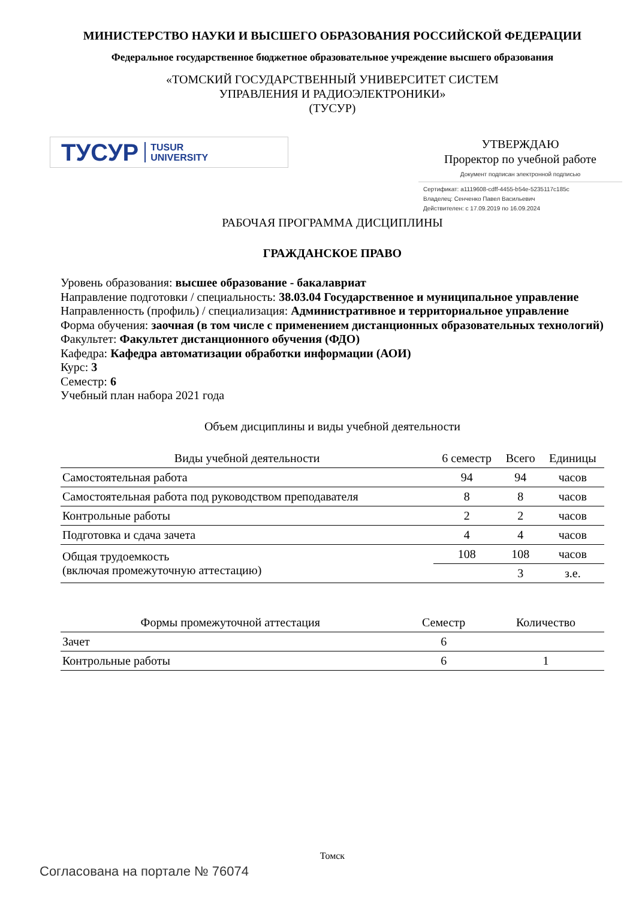МИНИСТЕРСТВО НАУКИ И ВЫСШЕГО ОБРАЗОВАНИЯ РОССИЙСКОЙ ФЕДЕРАЦИИ
Федеральное государственное бюджетное образовательное учреждение высшего образования
«ТОМСКИЙ ГОСУДАРСТВЕННЫЙ УНИВЕРСИТЕТ СИСТЕМ
УПРАВЛЕНИЯ И РАДИОЭЛЕКТРОНИКИ»
(ТУСУР)
ТУСУР TUSUR
UNIVERSITY
УТВЕРЖДАЮ
Проректор по учебной работе
Документ подписан электронной подписью
Сертификат: a1119608-cdff-4455-b54e-5235117c185c
Владелец: Сенченко Павел Васильевич
Действителен: с 17.09.2019 по 16.09.2024
РАБОЧАЯ ПРОГРАММА ДИСЦИПЛИНЫ
ГРАЖДАНСКОЕ ПРАВО
Уровень образования: высшее образование - бакалавриат
Направление подготовки / специальность: 38.03.04 Государственное и муниципальное управление
Направленность (профиль) / специализация: Административное и территориальное управление
Форма обучения: заочная (в том числе с применением дистанционных образовательных технологий)
Факультет: Факультет дистанционного обучения (ФДО)
Кафедра: Кафедра автоматизации обработки информации (АОИ)
Курс: 3
Семестр: 6
Учебный план набора 2021 года
Объем дисциплины и виды учебной деятельности
| Виды учебной деятельности | 6 семестр | Всего | Единицы |
| --- | --- | --- | --- |
| Самостоятельная работа | 94 | 94 | часов |
| Самостоятельная работа под руководством преподавателя | 8 | 8 | часов |
| Контрольные работы | 2 | 2 | часов |
| Подготовка и сдача зачета | 4 | 4 | часов |
| Общая трудоемкость (включая промежуточную аттестацию) | 108 | 108 | часов |
| | | 3 | з.е. |
| Формы промежуточной аттестация | Семестр | Количество |
| --- | --- | --- |
| Зачет | 6 | |
| Контрольные работы | 6 | 1 |
Томск
Согласована на портале № 76074